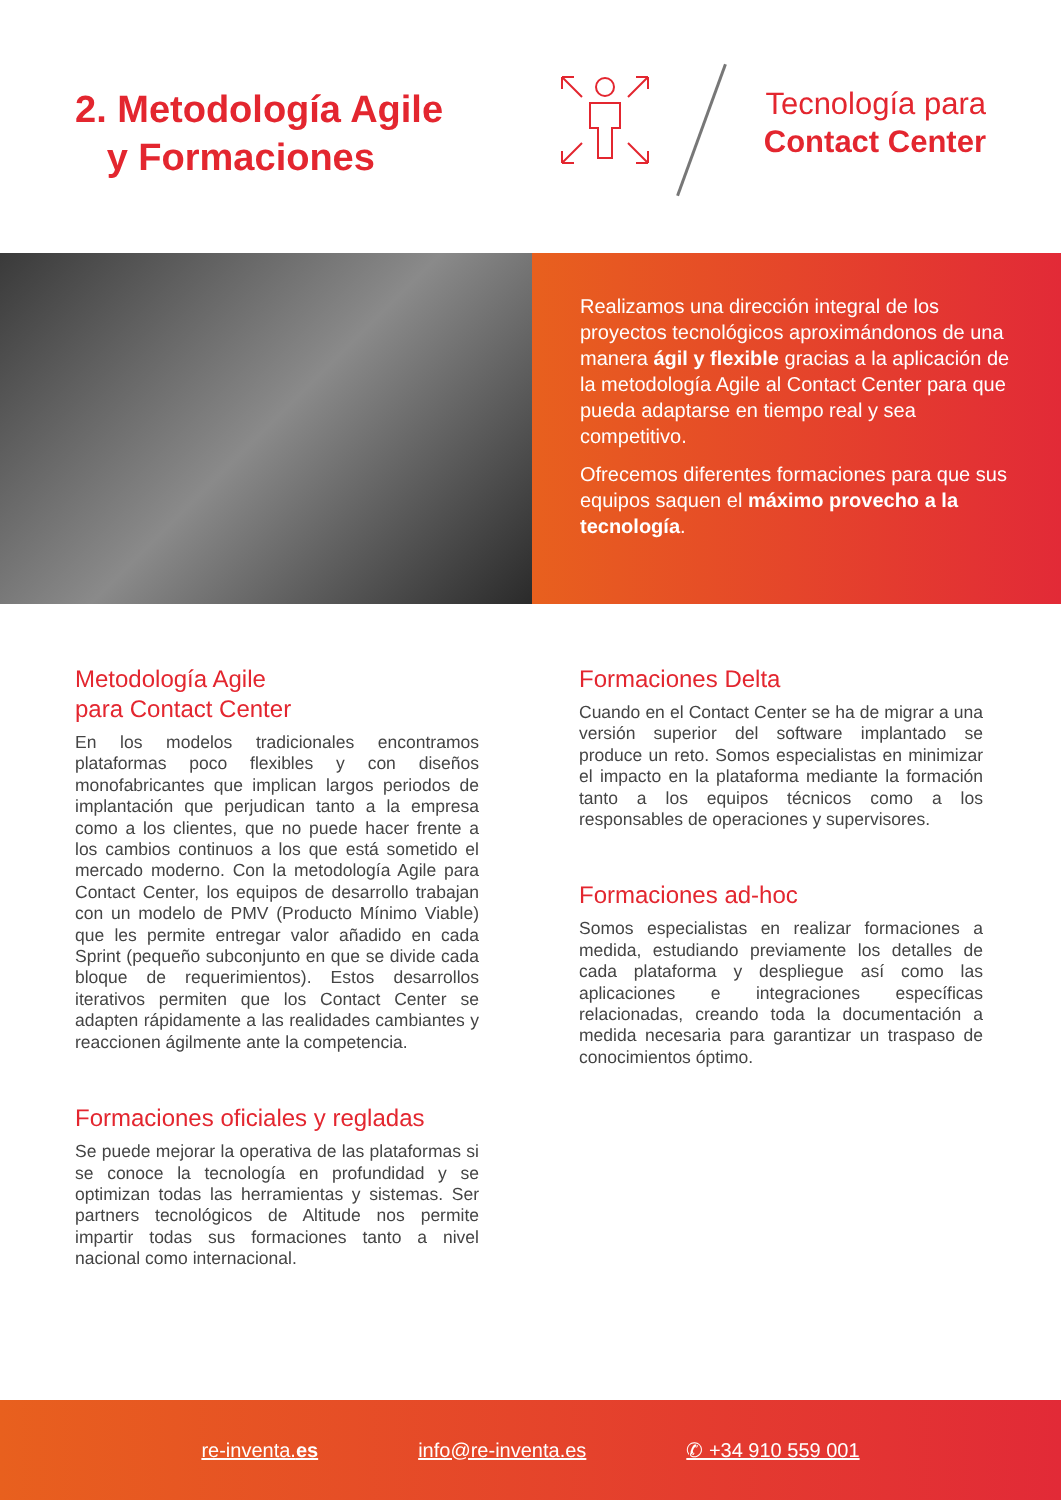2. Metodología Agile
y Formaciones
Tecnología para
Contact Center
Realizamos una dirección integral de los proyectos tecnológicos aproximándonos de una manera ágil y flexible gracias a la aplicación de la metodología Agile al Contact Center para que pueda adaptarse en tiempo real y sea competitivo.
Ofrecemos diferentes formaciones para que sus equipos saquen el máximo provecho a la tecnología.
Metodología Agile
para Contact Center
En los modelos tradicionales encontramos plataformas poco flexibles y con diseños monofabricantes que implican largos periodos de implantación que perjudican tanto a la empresa como a los clientes, que no puede hacer frente a los cambios continuos a los que está sometido el mercado moderno. Con la metodología Agile para Contact Center, los equipos de desarrollo trabajan con un modelo de PMV (Producto Mínimo Viable) que les permite entregar valor añadido en cada Sprint (pequeño subconjunto en que se divide cada bloque de requerimientos). Estos desarrollos iterativos permiten que los Contact Center se adapten rápidamente a las realidades cambiantes y reaccionen ágilmente ante la competencia.
Formaciones oficiales y regladas
Se puede mejorar la operativa de las plataformas si se conoce la tecnología en profundidad y se optimizan todas las herramientas y sistemas. Ser partners tecnológicos de Altitude nos permite impartir todas sus formaciones tanto a nivel nacional como internacional.
Formaciones Delta
Cuando en el Contact Center se ha de migrar a una versión superior del software implantado se produce un reto. Somos especialistas en minimizar el impacto en la plataforma mediante la formación tanto a los equipos técnicos como a los responsables de operaciones y supervisores.
Formaciones ad-hoc
Somos especialistas en realizar formaciones a medida, estudiando previamente los detalles de cada plataforma y despliegue así como las aplicaciones e integraciones específicas relacionadas, creando toda la documentación a medida necesaria para garantizar un traspaso de conocimientos óptimo.
re-inventa.es info@re-inventa.es ✆ +34 910 559 001